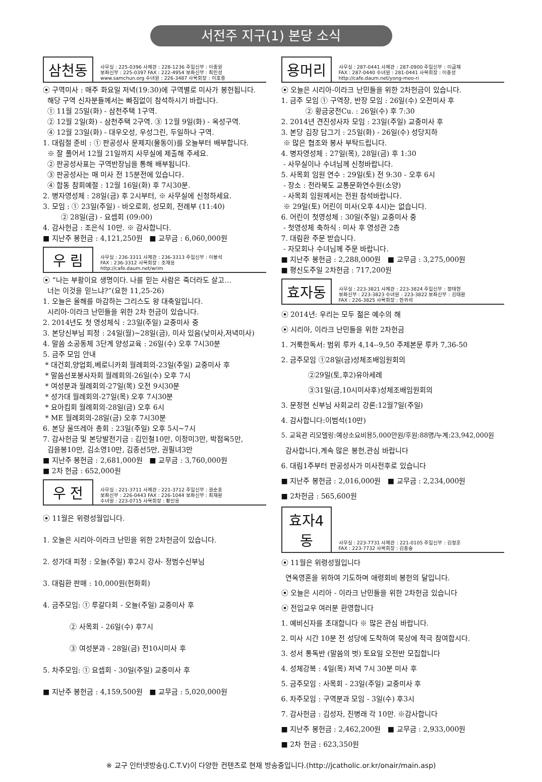서전주 지구(1) 본당 소식
삼천동
사무실 : 225-0396 사제관 : 228-1236 주임신부 : 이종원
보좌신부 : 225-0397 FAX : 222-4954 보좌신부 : 최민성
www.samchun.org 수녀원 : 226-3487 사목회장 : 이호중
⦿ 구역미사 : 매주 화요일 저녁(19:30)에 구역별로 미사가 봉헌됩니다.
해당 구역 신자분들께서는 빠짐없이 참석하시기 바랍니다.
① 11월 25일(화) - 삼천주택 1구역.
② 12월 2일(화) - 삼천주택 2구역. ③ 12월 9일(화) - 옥성구역.
④ 12월 23일(화) - 대우오성, 우성그린, 두일하나 구역.
1. 대림절 준비 : ① 판공성사 문제지(물동이)를 오늘부터 배부합니다.
※ 잘 풀어서 12월 21일까지 사무실에 제출해 주세요.
② 판공성사표는 구역반장님을 통해 배부됩니다.
③ 판공성사는 매 미사 전 15분전에 있습니다.
④ 합동 참회예절 : 12월 16일(화) 후 7시30분.
2. 병자영성체 : 28일(금) 후 2시부터, ※ 사무실에 신청하세요.
3. 모임 : ① 23일(주일) - 바오로회, 성모회, 전례부 (11:40)
② 28일(금) - 요셉회 (09:00)
4. 감사헌금 : 조은식 10만. ※ 감사합니다.
■ 지난주 봉헌금 : 4,121,250원 ■ 교무금 : 6,060,000원
우 림
사무실 : 236-3311 사제관 : 236-3313 주임신부 : 이봉석
FAX : 236-3312 사목회장 : 조재용
http://cafe.daum.net/wrim
⦿ “나는 부활이요 생명이다. 나를 믿는 사람은 죽더라도 살고…
너는 이것을 믿느냐?”(요한 11,25-26)
1. 오늘은 올해를 마감하는 그리스도 왕 대축일입니다.
시리아-이라크 난민들을 위한 2차 헌금이 있습니다.
2. 2014년도 첫 영성체식 : 23일(주일) 교중미사 중
3. 본당신부님 피정 : 24일(월)~28일(금), 미사 있음(낮미사,저녁미사)
4. 말씀 소공동체 3단계 양성교육 : 26일(수) 오후 7시30분
5. 금주 모임 안내
* 대건회,양업회,베로니카회 월례회의-23일(주일) 교중미사 후
* 말씀선포봉사자회 월례회의-26일(수) 오후 7시
* 여성분과 월례회의-27일(목) 오전 9시30분
* 성가대 월례회의-27일(목) 오후 7시30분
* 요아킴회 월례회의-28일(금) 오후 6시
* ME 월례회의-28일(금) 오후 7시30분
6. 본당 울뜨레아 총회 : 23일(주일) 오후 5시~7시
7. 감사헌금 및 본당발전기금 : 김인철10만, 이정미3만, 박점옥5만,
김을봉10만, 김소영10만, 김종선5만, 권필녀3만
■ 지난주 봉헌금 : 2,681,000원 ■ 교무금 : 3,760,000원
■ 2차 헌금 : 652,000원
우 전
사무실 : 221-3711 사제관 : 221-3712 주임신부 : 권순호
보좌신부 : 226-0443 FAX : 226-1044 보좌신부 : 최재환
수녀원 : 223-0715 사목회장 : 황인용
⦿ 11월은 위령성월입니다.
1. 오늘은 시리아-이라크 난민을 위한 2차헌금이 있습니다.
2. 성가대 피정 : 오늘(주일) 후2시 강사- 정범수신부님
3. 대림환 판매 : 10,000원(헌화회)
4. 금주모임: ① 루갈다회 - 오늘(주일) 교중미사 후
② 사목회 - 26일(수) 후7시
③ 여성분과 - 28일(금) 전10시미사 후
5. 차주모임: ① 요셉회 - 30일(주일) 교중미사 후
■ 지난주 봉헌금 : 4,159,500원 ■ 교무금 : 5,020,000원
용머리
사무실 : 287-0441 사제관 : 287-0900 주임신부 : 이금재
FAX : 287-0440 수녀원 : 281-0441 사목회장 : 이종성
http://cafe.daum.net/yong-meo-ri
⦿ 오늘은 시리아-이라크 난민들을 위한 2차헌금이 있습니다.
1. 금주 모임 ① 구역장, 반장 모임 : 26일(수) 오전미사 후
② 황금궁전Cu. : 26일(수) 후 7:30
2. 2014년 견진성사자 모임 : 23일(주일) 교중미사 후
3. 본당 김장 담그기 : 25일(화) - 26일(수) 성당지하
※ 많은 협조와 봉사 부탁드립니다.
4. 병자영성체 : 27일(목), 28일(금) 후 1:30
- 사무실이나 수녀님께 신청바랍니다.
5. 사목회 임원 연수 : 29일(토) 전 9:30 - 오후 6시
- 장소 : 전라북도 교통문화연수원(소양)
- 사목회 임원께서는 전원 참석바랍니다.
※ 29일(토) 어린이 미사(오후 4시)는 없습니다.
6. 어린이 첫영성체 : 30일(주일) 교중미사 중
- 첫영성체 축하식 : 미사 후 영성관 2층
7. 대림환 주문 받습니다.
- 자모회나 수녀님께 주문 바랍니다.
■ 지난주 봉헌금 : 2,288,000원 ■ 교무금 : 3,275,000원
■ 평신도주일 2차헌금 : 717,200원
효자동
사무실 : 223-3821 사제관 : 223-3824 주임신부 : 정태현
보좌신부 : 223-3823 수녀원 : 223-3822 보좌신부 : 김태환
FAX : 226-3825 사목회장 : 한귀석
⦿ 2014년: 우리는 모두 젊은 예수의 해
⦿ 시리아, 이라크 난민들을 위한 2차헌금
1. 거룩한독서: 범위 루카 4,14--9,50 주제본문 루카 7,36-50
2. 금주모임 ①28일(금)성체조배임원회의
②29일(토,후2)유아세례
③31일(금,10시미사후)성체조배임원회의
3. 문정현 신부님 사회교리 강론:12월7일(주일)
4. 감사합니다:이범석(10만)
5. 교육관 리모델링:예상소요비용5,000만원/후원:88명/누계:23,942,000원
감사합니다,계속 많은 봉헌,관심 바랍니다
6. 대림1주부터 판공성사가 미사전후로 있습니다
■ 지난주 봉헌금 : 2,016,000원 ■ 교무금 : 2,234,000원
■ 2차헌금 : 565,600원
효자4동
사무실 : 223-7731 사제관 : 221-0105 주임신부 : 김정훈
FAX : 223-7732 사목회장 : 김종술
⦿ 11월은 위령성월입니다
연옥영혼을 위하여 기도하며 애령회비 봉헌의 달입니다.
⦿ 오늘은 시리아 - 이라크 난민들을 위한 2차헌금 있습니다
⦿ 전입교우 여러분 환영합니다
1. 예비신자를 초대합니다 ※ 많은 관심 바랍니다.
2. 미사 시간 10분 전 성당에 도착하여 묵상에 적극 참여합시다.
3. 성서 통독반 (말씀의 벗) 토요일 오전반 모집합니다
4. 성체강복 : 4일(목) 저녁 7시 30분 미사 후
5. 금주모임 : 사목회 - 23일(주일) 교중미사 후
6. 차주모임 : 구역분과 모임 - 3일(수) 후3시
7. 감사헌금 : 김성자, 진병래 각 10만. ※감사합니다
■ 지난주 봉헌금 : 2,462,200원 ■ 교무금 : 2,933,000원
■ 2차 헌금 : 623,350원
※ 교구 인터넷방송(J.C.T.V)이 다양한 컨텐츠로 현재 방송중입니다.(http://jcatholic.or.kr/onair/main.asp)